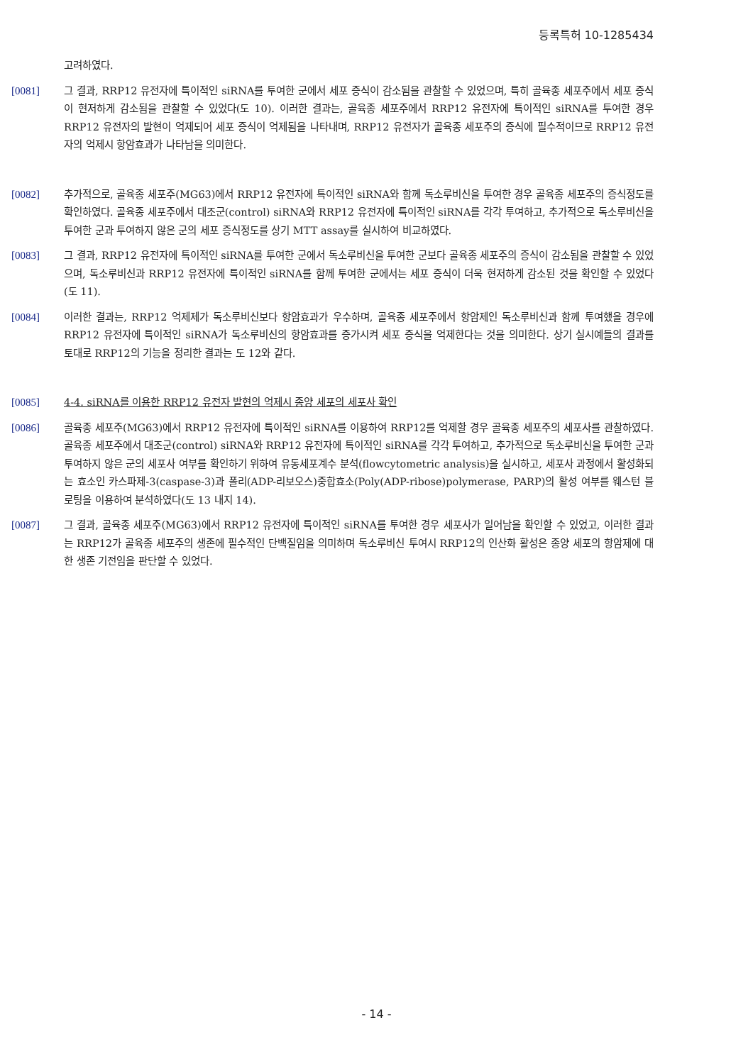등록특허 10-1285434
고려하였다.
[0081] 그 결과, RRP12 유전자에 특이적인 siRNA를 투여한 군에서 세포 증식이 감소됨을 관찰할 수 있었으며, 특히 골육종 세포주에서 세포 증식이 현저하게 감소됨을 관찰할 수 있었다(도 10). 이러한 결과는, 골육종 세포주에서 RRP12 유전자에 특이적인 siRNA를 투여한 경우 RRP12 유전자의 발현이 억제되어 세포 증식이 억제됨을 나타내며, RRP12 유전자가 골육종 세포주의 증식에 필수적이므로 RRP12 유전자의 억제시 항암효과가 나타남을 의미한다.
[0082] 추가적으로, 골육종 세포주(MG63)에서 RRP12 유전자에 특이적인 siRNA와 함께 독소루비신을 투여한 경우 골육종 세포주의 증식정도를 확인하였다. 골육종 세포주에서 대조군(control) siRNA와 RRP12 유전자에 특이적인 siRNA를 각각 투여하고, 추가적으로 독소루비신을 투여한 군과 투여하지 않은 군의 세포 증식정도를 상기 MTT assay를 실시하여 비교하였다.
[0083] 그 결과, RRP12 유전자에 특이적인 siRNA를 투여한 군에서 독소루비신을 투여한 군보다 골육종 세포주의 증식이 감소됨을 관찰할 수 있었으며, 독소루비신과 RRP12 유전자에 특이적인 siRNA를 함께 투여한 군에서는 세포 증식이 더욱 현저하게 감소된 것을 확인할 수 있었다(도 11).
[0084] 이러한 결과는, RRP12 억제제가 독소루비신보다 항암효과가 우수하며, 골육종 세포주에서 항암제인 독소루비신과 함께 투여했을 경우에 RRP12 유전자에 특이적인 siRNA가 독소루비신의 항암효과를 증가시켜 세포 증식을 억제한다는 것을 의미한다. 상기 실시예들의 결과를 토대로 RRP12의 기능을 정리한 결과는 도 12와 같다.
[0085] 4-4. siRNA를 이용한 RRP12 유전자 발현의 억제시 종양 세포의 세포사 확인
[0086] 골육종 세포주(MG63)에서 RRP12 유전자에 특이적인 siRNA를 이용하여 RRP12를 억제할 경우 골육종 세포주의 세포사를 관찰하였다. 골육종 세포주에서 대조군(control) siRNA와 RRP12 유전자에 특이적인 siRNA를 각각 투여하고, 추가적으로 독소루비신을 투여한 군과 투여하지 않은 군의 세포사 여부를 확인하기 위하여 유동세포계수 분석(flowcytometric analysis)을 실시하고, 세포사 과정에서 활성화되는 효소인 카스파제-3(caspase-3)과 폴리(ADP-리보오스)중합효소(Poly(ADP-ribose)polymerase, PARP)의 활성 여부를 웨스턴 블로팅을 이용하여 분석하였다(도 13 내지 14).
[0087] 그 결과, 골육종 세포주(MG63)에서 RRP12 유전자에 특이적인 siRNA를 투여한 경우 세포사가 일어남을 확인할 수 있었고, 이러한 결과는 RRP12가 골육종 세포주의 생존에 필수적인 단백질임을 의미하며 독소루비신 투여시 RRP12의 인산화 활성은 종양 세포의 항암제에 대한 생존 기전임을 판단할 수 있었다.
- 14 -